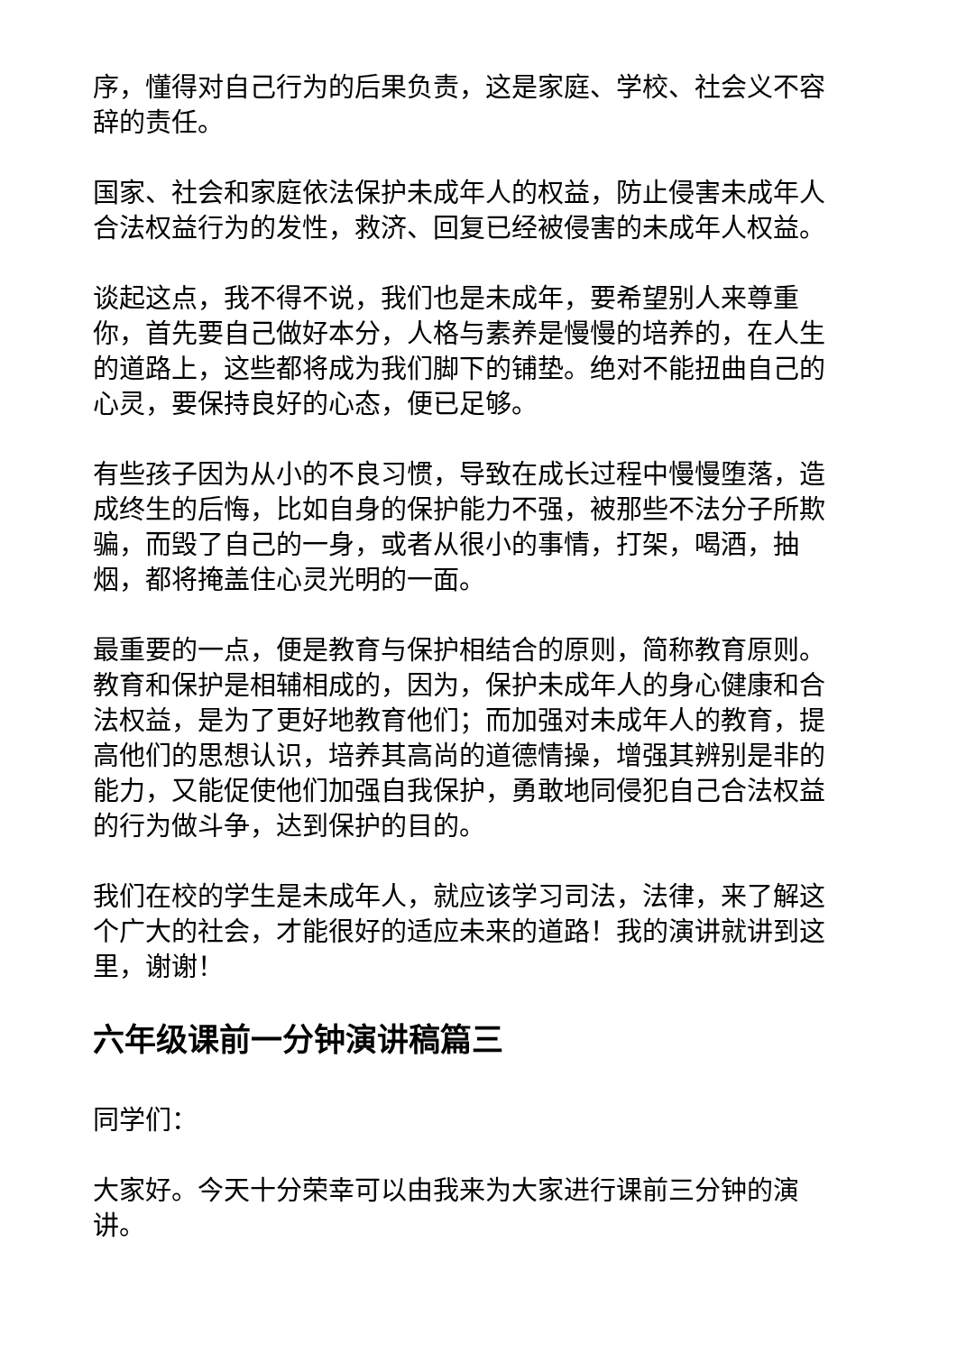序，懂得对自己行为的后果负责，这是家庭、学校、社会义不容辞的责任。
国家、社会和家庭依法保护未成年人的权益，防止侵害未成年人合法权益行为的发性，救济、回复已经被侵害的未成年人权益。
谈起这点，我不得不说，我们也是未成年，要希望别人来尊重你，首先要自己做好本分，人格与素养是慢慢的培养的，在人生的道路上，这些都将成为我们脚下的铺垫。绝对不能扭曲自己的心灵，要保持良好的心态，便已足够。
有些孩子因为从小的不良习惯，导致在成长过程中慢慢堕落，造成终生的后悔，比如自身的保护能力不强，被那些不法分子所欺骗，而毁了自己的一身，或者从很小的事情，打架，喝酒，抽烟，都将掩盖住心灵光明的一面。
最重要的一点，便是教育与保护相结合的原则，简称教育原则。教育和保护是相辅相成的，因为，保护未成年人的身心健康和合法权益，是为了更好地教育他们；而加强对未成年人的教育，提高他们的思想认识，培养其高尚的道德情操，增强其辨别是非的能力，又能促使他们加强自我保护，勇敢地同侵犯自己合法权益的行为做斗争，达到保护的目的。
我们在校的学生是未成年人，就应该学习司法，法律，来了解这个广大的社会，才能很好的适应未来的道路！我的演讲就讲到这里，谢谢！
六年级课前一分钟演讲稿篇三
同学们：
大家好。今天十分荣幸可以由我来为大家进行课前三分钟的演讲。